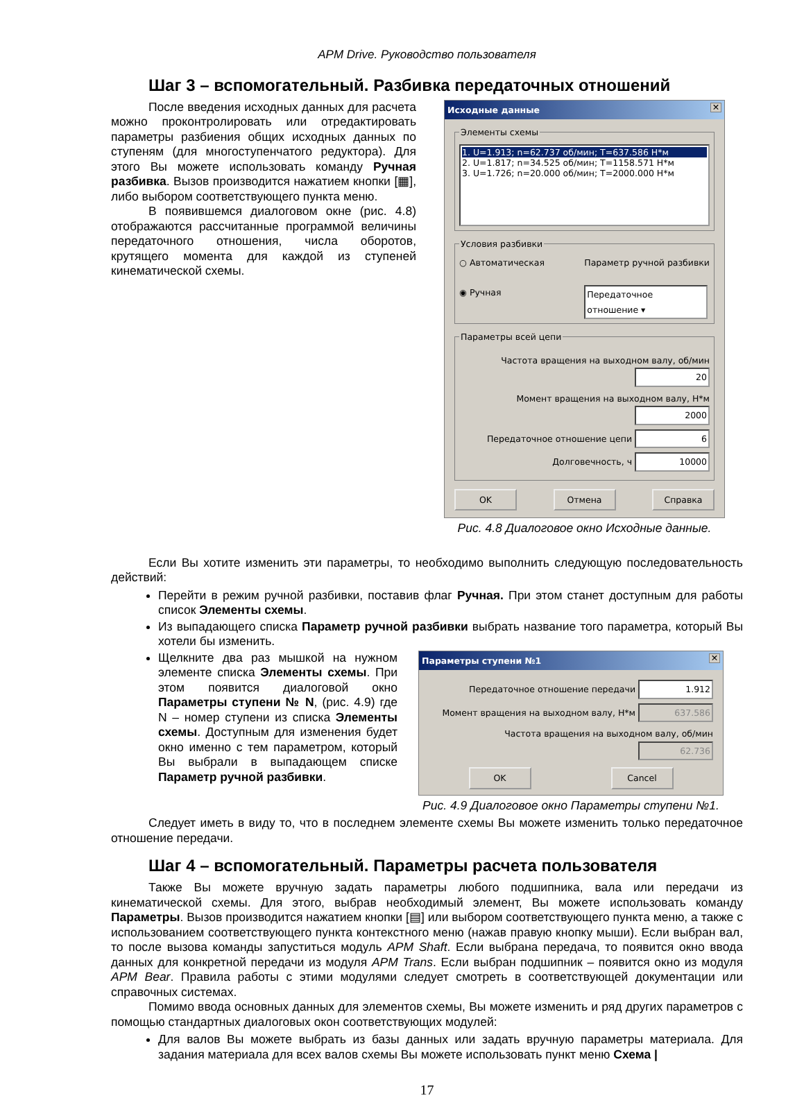APM Drive. Руководство пользователя
Шаг 3 – вспомогательный. Разбивка передаточных отношений
После введения исходных данных для расчета можно проконтролировать или отредактировать параметры разбиения общих исходных данных по ступеням (для многоступенчатого редуктора). Для этого Вы можете использовать команду Ручная разбивка. Вызов производится нажатием кнопки [▦], либо выбором соответствующего пункта меню.
В появившемся диалоговом окне (рис. 4.8) отображаются рассчитанные программой величины передаточного отношения, числа оборотов, крутящего момента для каждой из ступеней кинематической схемы.
Исходные данные ✕
Элементы схемы
1. U=1.913; n=62.737 об/мин; T=637.586 H*м
2. U=1.817; n=34.525 об/мин; T=1158.571 H*м
3. U=1.726; n=20.000 об/мин; T=2000.000 H*м
Условия разбивки
○ Автоматическая
◉ Ручная
Параметр ручной разбивки
Передаточное отношение ▾
Параметры всей цепи
Частота вращения на выходном валу, об/мин 20
Момент вращения на выходном валу, H*м 2000
Передаточное отношение цепи 6
Долговечность, ч 10000
OK Отмена Справка
Рис. 4.8 Диалоговое окно Исходные данные.
Если Вы хотите изменить эти параметры, то необходимо выполнить следующую последовательность действий:
Перейти в режим ручной разбивки, поставив флаг Ручная. При этом станет доступным для работы список Элементы схемы.
Из выпадающего списка Параметр ручной разбивки выбрать название того параметра, который Вы хотели бы изменить.
Щелкните два раз мышкой на нужном элементе списка Элементы схемы. При этом появится диалоговой окно Параметры ступени № N, (рис. 4.9) где N – номер ступени из списка Элементы схемы. Доступным для изменения будет окно именно с тем параметром, который Вы выбрали в выпадающем списке Параметр ручной разбивки.
Параметры ступени №1 ✕
Передаточное отношение передачи 1.912
Момент вращения на выходном валу, H*м 637.586
Частота вращения на выходном валу, об/мин 62.736
OK Cancel
Рис. 4.9 Диалоговое окно Параметры ступени №1.
Следует иметь в виду то, что в последнем элементе схемы Вы можете изменить только передаточное отношение передачи.
Шаг 4 – вспомогательный. Параметры расчета пользователя
Также Вы можете вручную задать параметры любого подшипника, вала или передачи из кинематической схемы. Для этого, выбрав необходимый элемент, Вы можете использовать команду Параметры. Вызов производится нажатием кнопки [▤] или выбором соответствующего пункта меню, а также с использованием соответствующего пункта контекстного меню (нажав правую кнопку мыши). Если выбран вал, то после вызова команды запуститься модуль APM Shaft. Если выбрана передача, то появится окно ввода данных для конкретной передачи из модуля APM Trans. Если выбран подшипник – появится окно из модуля APM Bear. Правила работы с этими модулями следует смотреть в соответствующей документации или справочных системах.
Помимо ввода основных данных для элементов схемы, Вы можете изменить и ряд других параметров с помощью стандартных диалоговых окон соответствующих модулей:
Для валов Вы можете выбрать из базы данных или задать вручную параметры материала. Для задания материала для всех валов схемы Вы можете использовать пункт меню Схема |
17